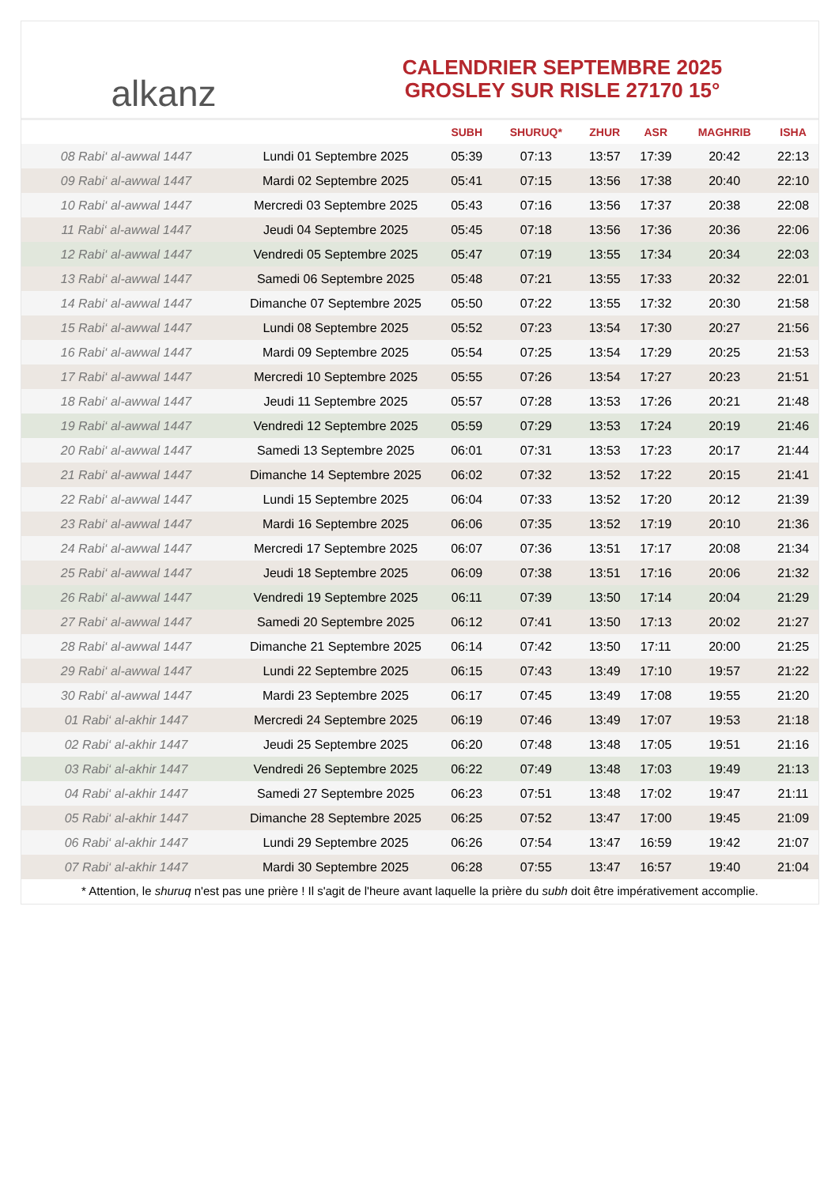alkanz
CALENDRIER SEPTEMBRE 2025
GROSLEY SUR RISLE 27170 15°
| | | SUBH | SHURUQ* | ZHUR | ASR | MAGHRIB | ISHA |
| --- | --- | --- | --- | --- | --- | --- | --- |
| 08 Rabi‘ al-awwal 1447 | Lundi 01 Septembre 2025 | 05:39 | 07:13 | 13:57 | 17:39 | 20:42 | 22:13 |
| 09 Rabi‘ al-awwal 1447 | Mardi 02 Septembre 2025 | 05:41 | 07:15 | 13:56 | 17:38 | 20:40 | 22:10 |
| 10 Rabi‘ al-awwal 1447 | Mercredi 03 Septembre 2025 | 05:43 | 07:16 | 13:56 | 17:37 | 20:38 | 22:08 |
| 11 Rabi‘ al-awwal 1447 | Jeudi 04 Septembre 2025 | 05:45 | 07:18 | 13:56 | 17:36 | 20:36 | 22:06 |
| 12 Rabi‘ al-awwal 1447 | Vendredi 05 Septembre 2025 | 05:47 | 07:19 | 13:55 | 17:34 | 20:34 | 22:03 |
| 13 Rabi‘ al-awwal 1447 | Samedi 06 Septembre 2025 | 05:48 | 07:21 | 13:55 | 17:33 | 20:32 | 22:01 |
| 14 Rabi‘ al-awwal 1447 | Dimanche 07 Septembre 2025 | 05:50 | 07:22 | 13:55 | 17:32 | 20:30 | 21:58 |
| 15 Rabi‘ al-awwal 1447 | Lundi 08 Septembre 2025 | 05:52 | 07:23 | 13:54 | 17:30 | 20:27 | 21:56 |
| 16 Rabi‘ al-awwal 1447 | Mardi 09 Septembre 2025 | 05:54 | 07:25 | 13:54 | 17:29 | 20:25 | 21:53 |
| 17 Rabi‘ al-awwal 1447 | Mercredi 10 Septembre 2025 | 05:55 | 07:26 | 13:54 | 17:27 | 20:23 | 21:51 |
| 18 Rabi‘ al-awwal 1447 | Jeudi 11 Septembre 2025 | 05:57 | 07:28 | 13:53 | 17:26 | 20:21 | 21:48 |
| 19 Rabi‘ al-awwal 1447 | Vendredi 12 Septembre 2025 | 05:59 | 07:29 | 13:53 | 17:24 | 20:19 | 21:46 |
| 20 Rabi‘ al-awwal 1447 | Samedi 13 Septembre 2025 | 06:01 | 07:31 | 13:53 | 17:23 | 20:17 | 21:44 |
| 21 Rabi‘ al-awwal 1447 | Dimanche 14 Septembre 2025 | 06:02 | 07:32 | 13:52 | 17:22 | 20:15 | 21:41 |
| 22 Rabi‘ al-awwal 1447 | Lundi 15 Septembre 2025 | 06:04 | 07:33 | 13:52 | 17:20 | 20:12 | 21:39 |
| 23 Rabi‘ al-awwal 1447 | Mardi 16 Septembre 2025 | 06:06 | 07:35 | 13:52 | 17:19 | 20:10 | 21:36 |
| 24 Rabi‘ al-awwal 1447 | Mercredi 17 Septembre 2025 | 06:07 | 07:36 | 13:51 | 17:17 | 20:08 | 21:34 |
| 25 Rabi‘ al-awwal 1447 | Jeudi 18 Septembre 2025 | 06:09 | 07:38 | 13:51 | 17:16 | 20:06 | 21:32 |
| 26 Rabi‘ al-awwal 1447 | Vendredi 19 Septembre 2025 | 06:11 | 07:39 | 13:50 | 17:14 | 20:04 | 21:29 |
| 27 Rabi‘ al-awwal 1447 | Samedi 20 Septembre 2025 | 06:12 | 07:41 | 13:50 | 17:13 | 20:02 | 21:27 |
| 28 Rabi‘ al-awwal 1447 | Dimanche 21 Septembre 2025 | 06:14 | 07:42 | 13:50 | 17:11 | 20:00 | 21:25 |
| 29 Rabi‘ al-awwal 1447 | Lundi 22 Septembre 2025 | 06:15 | 07:43 | 13:49 | 17:10 | 19:57 | 21:22 |
| 30 Rabi‘ al-awwal 1447 | Mardi 23 Septembre 2025 | 06:17 | 07:45 | 13:49 | 17:08 | 19:55 | 21:20 |
| 01 Rabi‘ al-akhir 1447 | Mercredi 24 Septembre 2025 | 06:19 | 07:46 | 13:49 | 17:07 | 19:53 | 21:18 |
| 02 Rabi‘ al-akhir 1447 | Jeudi 25 Septembre 2025 | 06:20 | 07:48 | 13:48 | 17:05 | 19:51 | 21:16 |
| 03 Rabi‘ al-akhir 1447 | Vendredi 26 Septembre 2025 | 06:22 | 07:49 | 13:48 | 17:03 | 19:49 | 21:13 |
| 04 Rabi‘ al-akhir 1447 | Samedi 27 Septembre 2025 | 06:23 | 07:51 | 13:48 | 17:02 | 19:47 | 21:11 |
| 05 Rabi‘ al-akhir 1447 | Dimanche 28 Septembre 2025 | 06:25 | 07:52 | 13:47 | 17:00 | 19:45 | 21:09 |
| 06 Rabi‘ al-akhir 1447 | Lundi 29 Septembre 2025 | 06:26 | 07:54 | 13:47 | 16:59 | 19:42 | 21:07 |
| 07 Rabi‘ al-akhir 1447 | Mardi 30 Septembre 2025 | 06:28 | 07:55 | 13:47 | 16:57 | 19:40 | 21:04 |
* Attention, le shuruq n'est pas une prière ! Il s'agit de l'heure avant laquelle la prière du subh doit être impérativement accomplie.